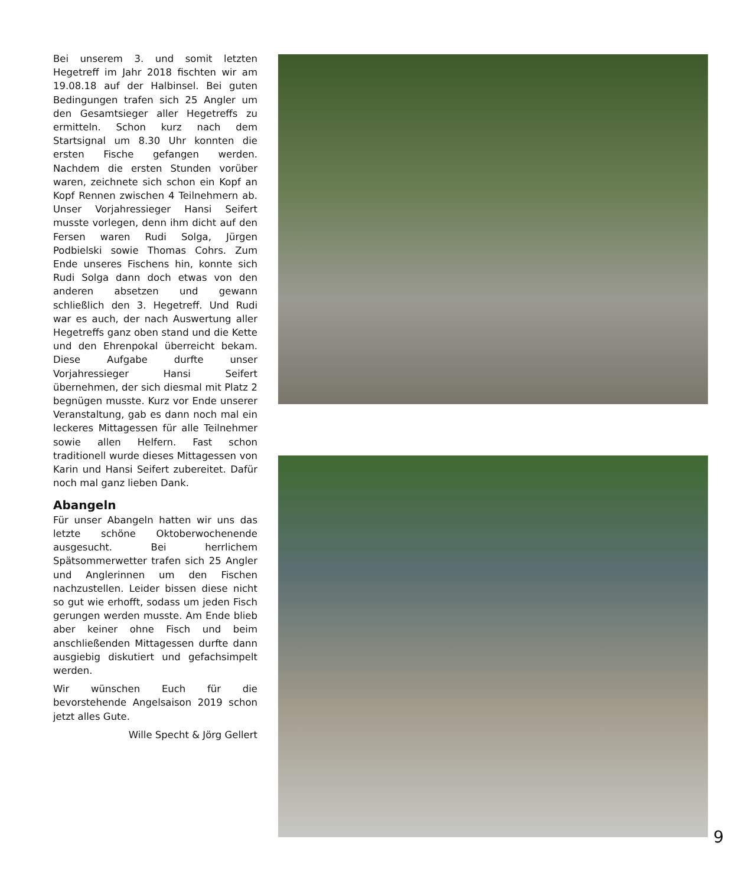Bei unserem 3. und somit letzten Hegetreff im Jahr 2018 fischten wir am 19.08.18 auf der Halbinsel. Bei guten Bedingungen trafen sich 25 Angler um den Gesamtsieger aller Hegetreffs zu ermitteln. Schon kurz nach dem Startsignal um 8.30 Uhr konnten die ersten Fische gefangen werden. Nachdem die ersten Stunden vorüber waren, zeichnete sich schon ein Kopf an Kopf Rennen zwischen 4 Teilnehmern ab. Unser Vorjahressieger Hansi Seifert musste vorlegen, denn ihm dicht auf den Fersen waren Rudi Solga, Jürgen Podbielski sowie Thomas Cohrs. Zum Ende unseres Fischens hin, konnte sich Rudi Solga dann doch etwas von den anderen absetzen und gewann schließlich den 3. Hegetreff. Und Rudi war es auch, der nach Auswertung aller Hegetreffs ganz oben stand und die Kette und den Ehrenpokal überreicht bekam. Diese Aufgabe durfte unser Vorjahressieger Hansi Seifert übernehmen, der sich diesmal mit Platz 2 begnügen musste. Kurz vor Ende unserer Veranstaltung, gab es dann noch mal ein leckeres Mittagessen für alle Teilnehmer sowie allen Helfern. Fast schon traditionell wurde dieses Mittagessen von Karin und Hansi Seifert zubereitet. Dafür noch mal ganz lieben Dank.
Abangeln
Für unser Abangeln hatten wir uns das letzte schöne Oktoberwochenende ausgesucht. Bei herrlichem Spätsommerwetter trafen sich 25 Angler und Anglerinnen um den Fischen nachzustellen. Leider bissen diese nicht so gut wie erhofft, sodass um jeden Fisch gerungen werden musste. Am Ende blieb aber keiner ohne Fisch und beim anschließenden Mittagessen durfte dann ausgiebig diskutiert und gefachsimpelt werden.
Wir wünschen Euch für die bevorstehende Angelsaison 2019 schon jetzt alles Gute.
Wille Specht & Jörg Gellert
9